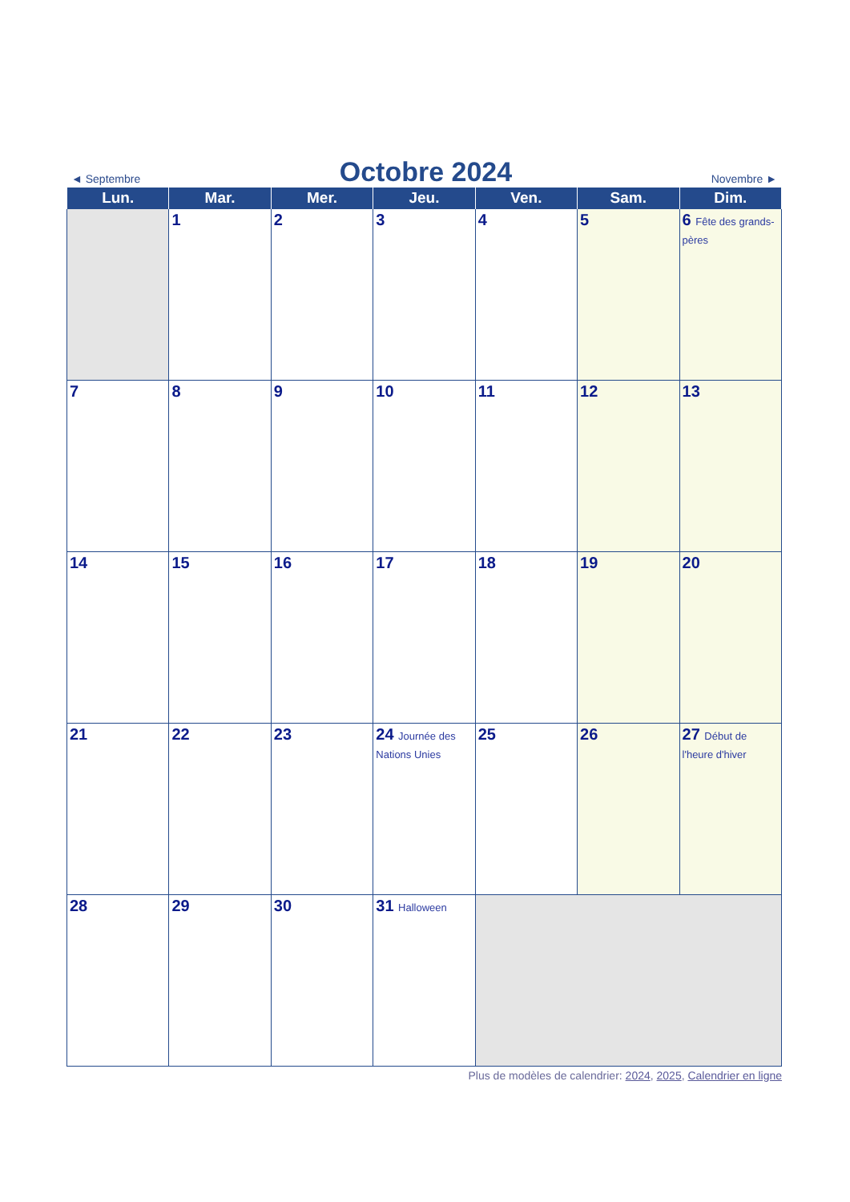◄ Septembre
Octobre 2024
Novembre ►
| Lun. | Mar. | Mer. | Jeu. | Ven. | Sam. | Dim. |
| --- | --- | --- | --- | --- | --- | --- |
| | 1 | 2 | 3 | 4 | 5 | 6 Fête des grands-pères |
| 7 | 8 | 9 | 10 | 11 | 12 | 13 |
| 14 | 15 | 16 | 17 | 18 | 19 | 20 |
| 21 | 22 | 23 | 24 Journée des Nations Unies | 25 | 26 | 27 Début de l'heure d'hiver |
| 28 | 29 | 30 | 31 Halloween | | | |
Plus de modèles de calendrier: 2024, 2025, Calendrier en ligne